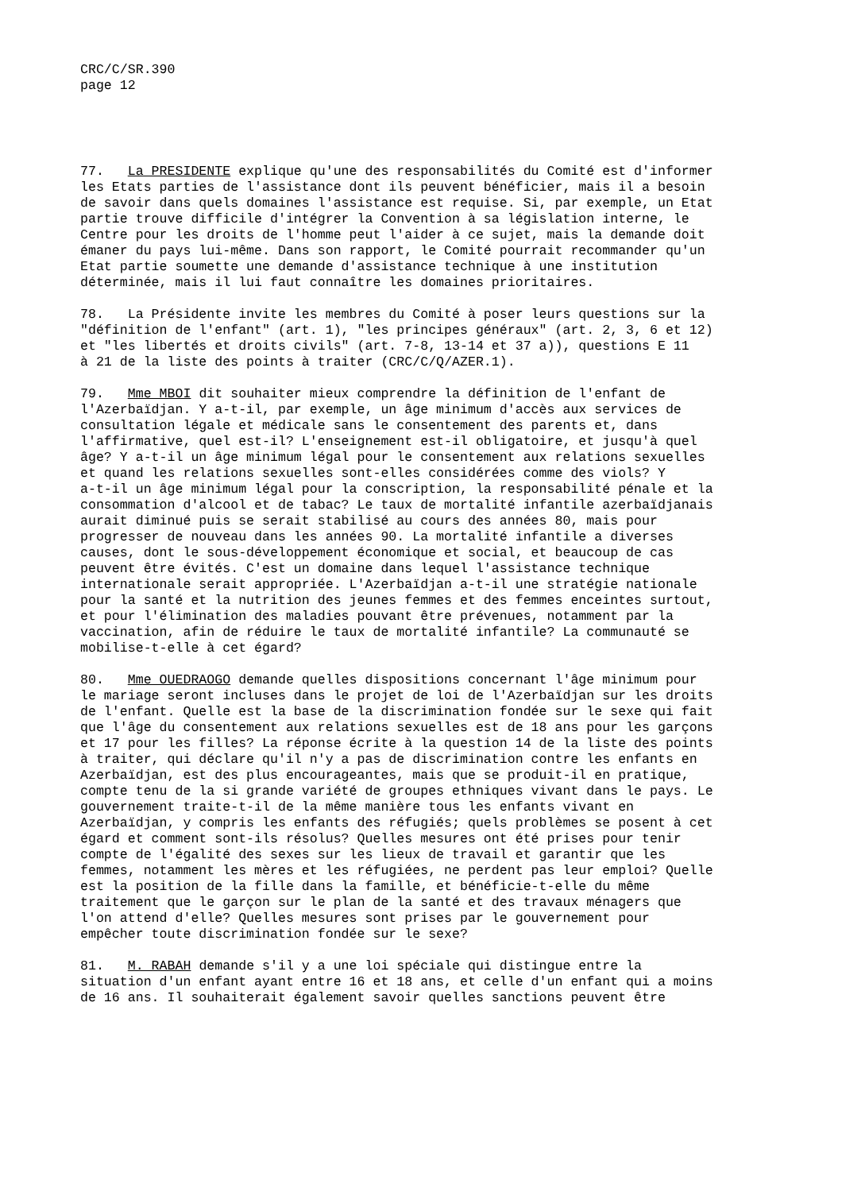CRC/C/SR.390
page 12
77. La PRESIDENTE explique qu'une des responsabilités du Comité est d'informer les Etats parties de l'assistance dont ils peuvent bénéficier, mais il a besoin de savoir dans quels domaines l'assistance est requise. Si, par exemple, un Etat partie trouve difficile d'intégrer la Convention à sa législation interne, le Centre pour les droits de l'homme peut l'aider à ce sujet, mais la demande doit émaner du pays lui-même. Dans son rapport, le Comité pourrait recommander qu'un Etat partie soumette une demande d'assistance technique à une institution déterminée, mais il lui faut connaître les domaines prioritaires.
78. La Présidente invite les membres du Comité à poser leurs questions sur la "définition de l'enfant" (art. 1), "les principes généraux" (art. 2, 3, 6 et 12) et "les libertés et droits civils" (art. 7-8, 13-14 et 37 a)), questions E 11 à 21 de la liste des points à traiter (CRC/C/Q/AZER.1).
79. Mme MBOI dit souhaiter mieux comprendre la définition de l'enfant de l'Azerbaïdjan. Y a-t-il, par exemple, un âge minimum d'accès aux services de consultation légale et médicale sans le consentement des parents et, dans l'affirmative, quel est-il? L'enseignement est-il obligatoire, et jusqu'à quel âge? Y a-t-il un âge minimum légal pour le consentement aux relations sexuelles et quand les relations sexuelles sont-elles considérées comme des viols? Y a-t-il un âge minimum légal pour la conscription, la responsabilité pénale et la consommation d'alcool et de tabac? Le taux de mortalité infantile azerbaïdjanais aurait diminué puis se serait stabilisé au cours des années 80, mais pour progresser de nouveau dans les années 90. La mortalité infantile a diverses causes, dont le sous-développement économique et social, et beaucoup de cas peuvent être évités. C'est un domaine dans lequel l'assistance technique internationale serait appropriée. L'Azerbaïdjan a-t-il une stratégie nationale pour la santé et la nutrition des jeunes femmes et des femmes enceintes surtout, et pour l'élimination des maladies pouvant être prévenues, notamment par la vaccination, afin de réduire le taux de mortalité infantile? La communauté se mobilise-t-elle à cet égard?
80. Mme OUEDRAOGO demande quelles dispositions concernant l'âge minimum pour le mariage seront incluses dans le projet de loi de l'Azerbaïdjan sur les droits de l'enfant. Quelle est la base de la discrimination fondée sur le sexe qui fait que l'âge du consentement aux relations sexuelles est de 18 ans pour les garçons et 17 pour les filles? La réponse écrite à la question 14 de la liste des points à traiter, qui déclare qu'il n'y a pas de discrimination contre les enfants en Azerbaïdjan, est des plus encourageantes, mais que se produit-il en pratique, compte tenu de la si grande variété de groupes ethniques vivant dans le pays. Le gouvernement traite-t-il de la même manière tous les enfants vivant en Azerbaïdjan, y compris les enfants des réfugiés; quels problèmes se posent à cet égard et comment sont-ils résolus? Quelles mesures ont été prises pour tenir compte de l'égalité des sexes sur les lieux de travail et garantir que les femmes, notamment les mères et les réfugiées, ne perdent pas leur emploi? Quelle est la position de la fille dans la famille, et bénéficie-t-elle du même traitement que le garçon sur le plan de la santé et des travaux ménagers que l'on attend d'elle? Quelles mesures sont prises par le gouvernement pour empêcher toute discrimination fondée sur le sexe?
81. M. RABAH demande s'il y a une loi spéciale qui distingue entre la situation d'un enfant ayant entre 16 et 18 ans, et celle d'un enfant qui a moins de 16 ans. Il souhaiterait également savoir quelles sanctions peuvent être